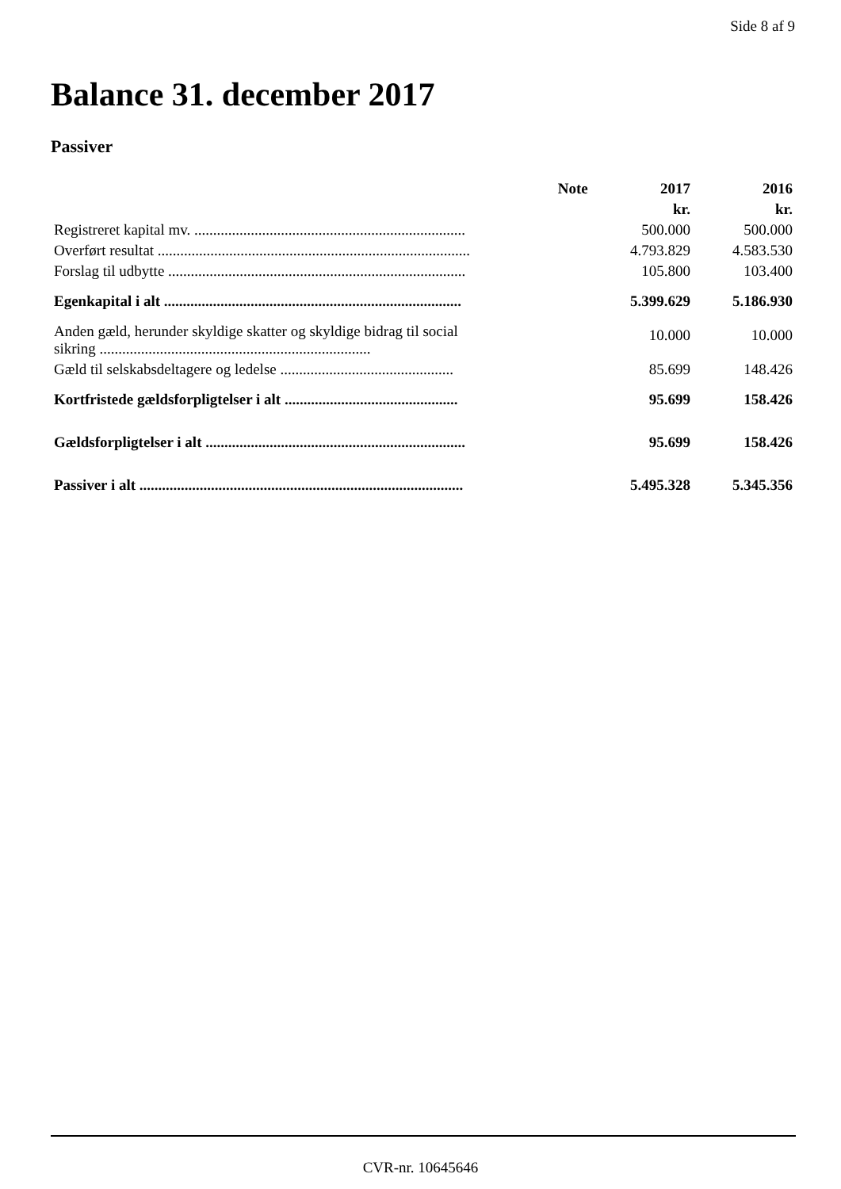Side 8 af 9
Balance 31. december 2017
Passiver
| | Note | 2017 | 2016 |
| --- | --- | --- | --- |
| | | kr. | kr. |
| Registreret kapital mv. ........................................................................ | | 500.000 | 500.000 |
| Overført resultat ................................................................................... | | 4.793.829 | 4.583.530 |
| Forslag til udbytte ............................................................................... | | 105.800 | 103.400 |
| Egenkapital i alt ............................................................................... | | 5.399.629 | 5.186.930 |
| Anden gæld, herunder skyldige skatter og skyldige bidrag til social sikring ........................................................................ | | 10.000 | 10.000 |
| Gæld til selskabsdeltagere og ledelse .............................................. | | 85.699 | 148.426 |
| Kortfristede gældsforpligtelser i alt .............................................. | | 95.699 | 158.426 |
| Gældsforpligtelser i alt ..................................................................... | | 95.699 | 158.426 |
| Passiver i alt ...................................................................................... | | 5.495.328 | 5.345.356 |
CVR-nr. 10645646